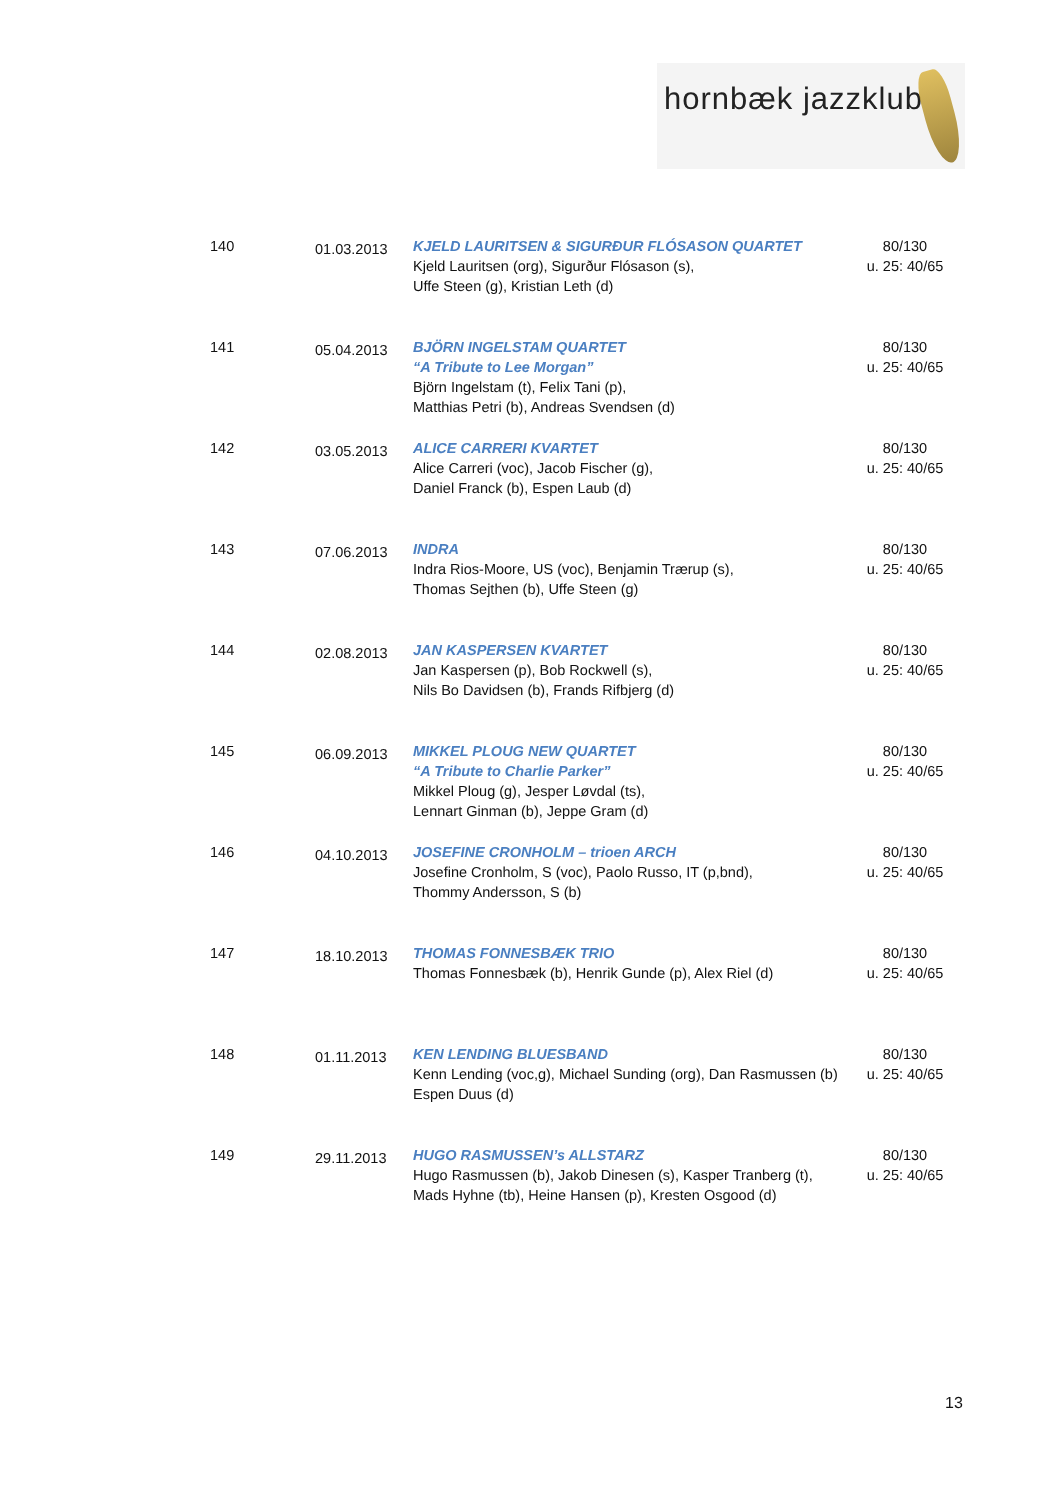hornbæk jazzklub
| 140 | 01.03.2013 | KJELD LAURITSEN & SIGURÐUR FLÓSASON QUARTET Kjeld Lauritsen (org), Sigurður Flósason (s), Uffe Steen (g), Kristian Leth (d) | 80/130 u. 25: 40/65 |
| 141 | 05.04.2013 | BJÖRN INGELSTAM QUARTET “A Tribute to Lee Morgan” Björn Ingelstam (t), Felix Tani (p), Matthias Petri (b), Andreas Svendsen (d) | 80/130 u. 25: 40/65 |
| 142 | 03.05.2013 | ALICE CARRERI KVARTET Alice Carreri (voc), Jacob Fischer (g), Daniel Franck (b), Espen Laub (d) | 80/130 u. 25: 40/65 |
| 143 | 07.06.2013 | INDRA Indra Rios-Moore, US (voc), Benjamin Trærup (s), Thomas Sejthen (b), Uffe Steen (g) | 80/130 u. 25: 40/65 |
| 144 | 02.08.2013 | JAN KASPERSEN KVARTET Jan Kaspersen (p), Bob Rockwell (s), Nils Bo Davidsen (b), Frands Rifbjerg (d) | 80/130 u. 25: 40/65 |
| 145 | 06.09.2013 | MIKKEL PLOUG NEW QUARTET “A Tribute to Charlie Parker” Mikkel Ploug (g), Jesper Løvdal (ts), Lennart Ginman (b), Jeppe Gram (d) | 80/130 u. 25: 40/65 |
| 146 | 04.10.2013 | JOSEFINE CRONHOLM – trioen ARCH Josefine Cronholm, S (voc), Paolo Russo, IT (p,bnd), Thommy Andersson, S (b) | 80/130 u. 25: 40/65 |
| 147 | 18.10.2013 | THOMAS FONNESBÆK TRIO Thomas Fonnesbæk (b), Henrik Gunde (p), Alex Riel (d) | 80/130 u. 25: 40/65 |
| 148 | 01.11.2013 | KEN LENDING BLUESBAND Kenn Lending (voc,g), Michael Sunding (org), Dan Rasmussen (b) Espen Duus (d) | 80/130 u. 25: 40/65 |
| 149 | 29.11.2013 | HUGO RASMUSSEN’s ALLSTARZ Hugo Rasmussen (b), Jakob Dinesen (s), Kasper Tranberg (t), Mads Hyhne (tb), Heine Hansen (p), Kresten Osgood (d) | 80/130 u. 25: 40/65 |
13